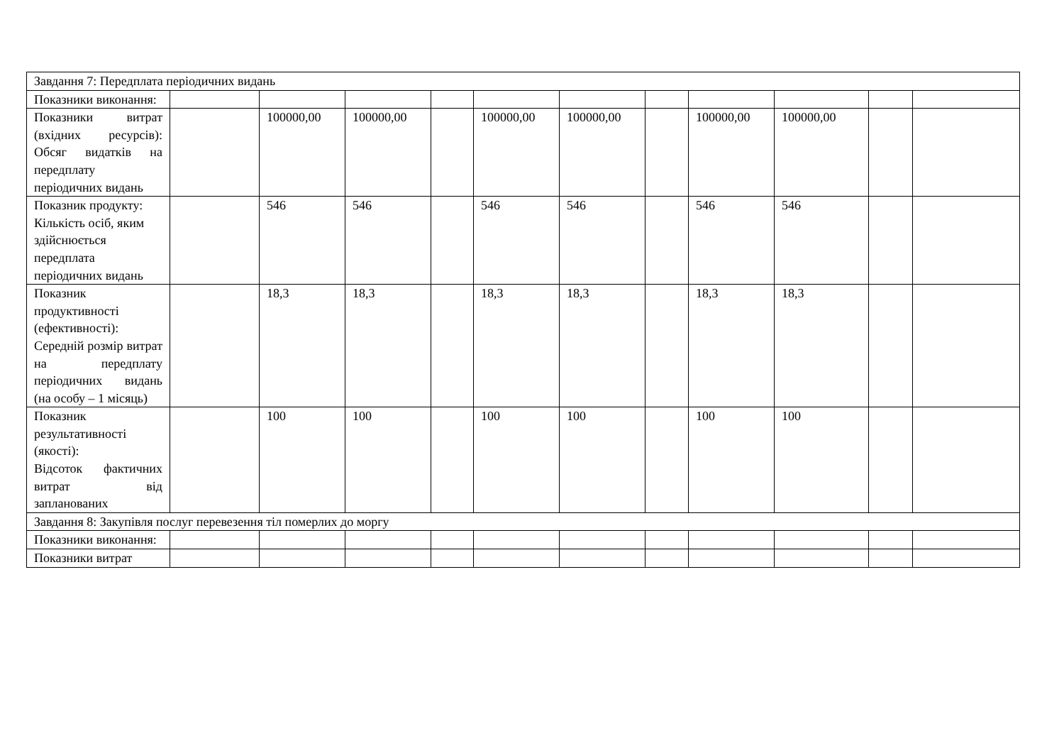| Завдання 7: Передплата періодичних видань | | | | | | | | | | | |
| Показники виконання: | | | | | | | | | | | |
| Показники витрат (вхідних ресурсів): Обсяг видатків на передплату періодичних видань | | 100000,00 | 100000,00 | | 100000,00 | 100000,00 | | 100000,00 | 100000,00 | | |
| Показник продукту: Кількість осіб, яким здійснюється передплата періодичних видань | | 546 | 546 | | 546 | 546 | | 546 | 546 | | |
| Показник продуктивності (ефективності): Середній розмір витрат на передплату періодичних видань (на особу – 1 місяць) | | 18,3 | 18,3 | | 18,3 | 18,3 | | 18,3 | 18,3 | | |
| Показник результативності (якості): Відсоток фактичних витрат від запланованих | | 100 | 100 | | 100 | 100 | | 100 | 100 | | |
| Завдання 8: Закупівля послуг перевезення тіл померлих до моргу | | | | | | | | | | | |
| Показники виконання: | | | | | | | | | | | |
| Показники витрат | | | | | | | | | | | |